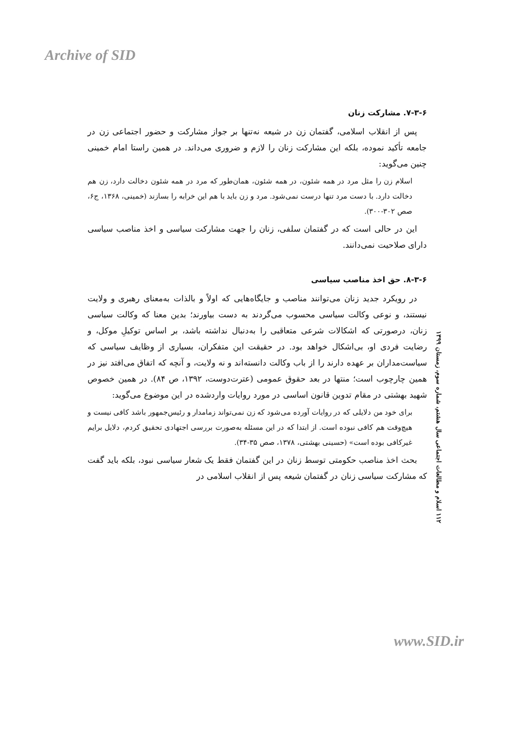Archive of SID
۷-۳-۶. مشارکت زنان
پس از انقلاب اسلامی، گفتمان زن در شیعه نه‌تنها بر جواز مشارکت و حضور اجتماعی زن در جامعه تأکید نموده، بلکه این مشارکت زنان را لازم و ضروری می‌داند. در همین راستا امام خمینی چنین می‌گوید:
اسلام زن را مثل مرد در همه شئون، در همه شئون، همان‌طور که مرد در همه شئون دخالت دارد، زن هم دخالت دارد. با دست مرد تنها درست نمی‌شود. مرد و زن باید با هم این خرابه را بسازند (خمینی، ۱۳۶۸، ج۶، صص ۳۰۲-۳۰۰).
این در حالی است که در گفتمان سلفی، زنان را جهت مشارکت سیاسی و اخذ مناصب سیاسی دارای صلاحیت نمی‌دانند.
۸-۳-۶. حق اخذ مناصب سیاسی
در رویکرد جدید زنان می‌توانند مناصب و جایگاه‌هایی که اولاً و بالذات به‌معنای رهبری و ولایت نیستند، و نوعی وکالت سیاسی محسوب می‌گردند به دست بیاورند؛ بدین معنا که وکالت سیاسی زنان، درصورتی که اشکالات شرعی متعاقبی را به‌دنبال نداشته باشد، بر اساس توکیلِ موکل، و رضایت فردی او، بی‌اشکال خواهد بود. در حقیقت این متفکران، بسیاری از وظایف سیاسی که سیاست‌مداران بر عهده دارند را از باب وکالت دانسته‌اند و نه ولایت، و آنچه که اتفاق می‌افتد نیز در همین چارچوب است؛ منتها در بعد حقوق عمومی (عترت‌دوست، ۱۳۹۲، ص ۸۴). در همین خصوص شهید بهشتی در مقام تدوین قانون اساسی در مورد روایات واردشده در این موضوع می‌گوید:
برای خود من دلایلی که در روایات آورده می‌شود که زن نمی‌تواند زمامدار و رئیس‌جمهور باشد کافی نیست و هیچ‌وقت هم کافی نبوده است. از ابتدا که در این مسئله به‌صورت بررسی اجتهادی تحقیق کردم، دلایل برایم غیرکافی بوده است» (حسینی بهشتی، ۱۳۷۸، صص ۳۵-۳۴).
بحث اخذ مناصب حکومتی توسط زنان در این گفتمان فقط یک شعار سیاسی نبود، بلکه باید گفت که مشارکت سیاسی زنان در گفتمان شیعه پس از انقلاب اسلامی در
۱۱۲ اسلام و مطالعات اجتماعی سال هشتم، شماره سوم، زمستان ۱۳۹۹
www.SID.ir